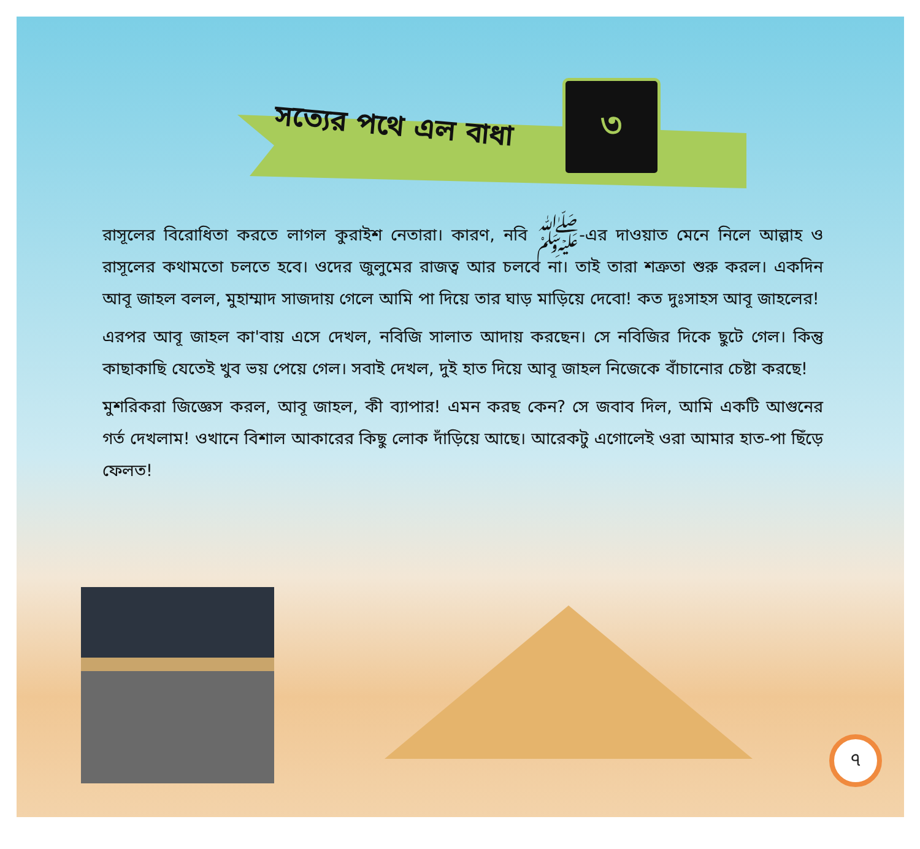সত্যের পথে এল বাধা
৩
রাসূলের বিরোধিতা করতে লাগল কুরাইশ নেতারা। কারণ, নবি ﷺ-এর দাওয়াত মেনে নিলে আল্লাহ ও রাসূলের কথামতো চলতে হবে। ওদের জুলুমের রাজত্ব আর চলবে না। তাই তারা শত্রুতা শুরু করল। একদিন আবূ জাহল বলল, মুহাম্মাদ সাজদায় গেলে আমি পা দিয়ে তার ঘাড় মাড়িয়ে দেবো! কত দুঃসাহস আবূ জাহলের!
এরপর আবূ জাহল কা'বায় এসে দেখল, নবিজি সালাত আদায় করছেন। সে নবিজির দিকে ছুটে গেল। কিন্তু কাছাকাছি যেতেই খুব ভয় পেয়ে গেল। সবাই দেখল, দুই হাত দিয়ে আবূ জাহল নিজেকে বাঁচানোর চেষ্টা করছে!
মুশরিকরা জিজ্ঞেস করল, আবূ জাহল, কী ব্যাপার! এমন করছ কেন? সে জবাব দিল, আমি একটি আগুনের গর্ত দেখলাম! ওখানে বিশাল আকারের কিছু লোক দাঁড়িয়ে আছে। আরেকটু এগোলেই ওরা আমার হাত-পা ছিঁড়ে ফেলত!
৭